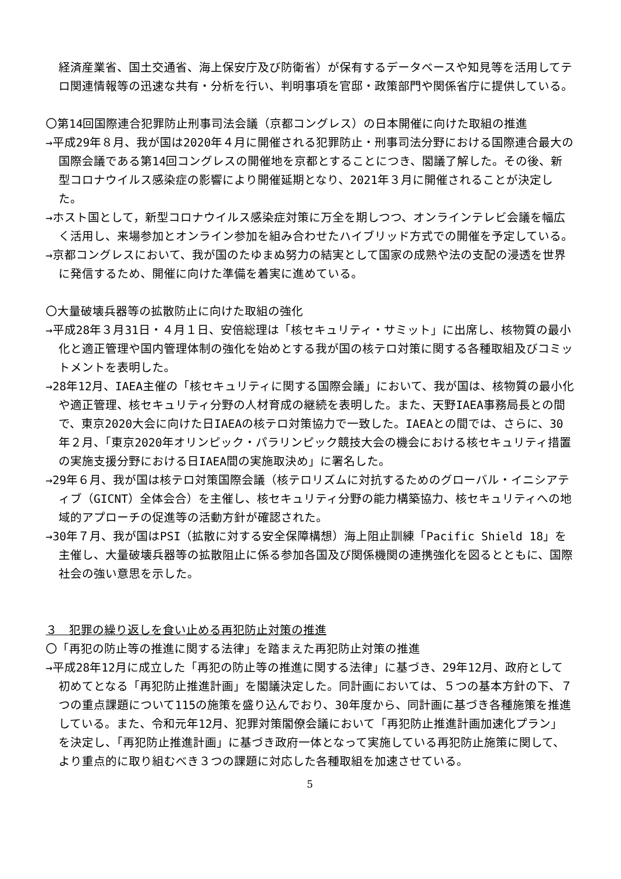経済産業省、国土交通省、海上保安庁及び防衛省）が保有するデータベースや知見等を活用してテロ関連情報等の迅速な共有・分析を行い、判明事項を官邸・政策部門や関係省庁に提供している。
〇第14回国際連合犯罪防止刑事司法会議（京都コングレス）の日本開催に向けた取組の推進
→平成29年８月、我が国は2020年４月に開催される犯罪防止・刑事司法分野における国際連合最大の国際会議である第14回コングレスの開催地を京都とすることにつき、閣議了解した。その後、新型コロナウイルス感染症の影響により開催延期となり、2021年３月に開催されることが決定した。
→ホスト国として，新型コロナウイルス感染症対策に万全を期しつつ、オンラインテレビ会議を幅広く活用し、来場参加とオンライン参加を組み合わせたハイブリッド方式での開催を予定している。
→京都コングレスにおいて、我が国のたゆまぬ努力の結実として国家の成熟や法の支配の浸透を世界に発信するため、開催に向けた準備を着実に進めている。
〇大量破壊兵器等の拡散防止に向けた取組の強化
→平成28年３月31日・４月１日、安倍総理は「核セキュリティ・サミット」に出席し、核物質の最小化と適正管理や国内管理体制の強化を始めとする我が国の核テロ対策に関する各種取組及びコミットメントを表明した。
→28年12月、IAEA主催の「核セキュリティに関する国際会議」において、我が国は、核物質の最小化や適正管理、核セキュリティ分野の人材育成の継続を表明した。また、天野IAEA事務局長との間で、東京2020大会に向けた日IAEAの核テロ対策協力で一致した。IAEAとの間では、さらに、30年２月、「東京2020年オリンピック・パラリンピック競技大会の機会における核セキュリティ措置の実施支援分野における日IAEA間の実施取決め」に署名した。
→29年６月、我が国は核テロ対策国際会議（核テロリズムに対抗するためのグローバル・イニシアティブ（GICNT）全体会合）を主催し、核セキュリティ分野の能力構築協力、核セキュリティへの地域的アプローチの促進等の活動方針が確認された。
→30年７月、我が国はPSI（拡散に対する安全保障構想）海上阻止訓練「Pacific Shield 18」を主催し、大量破壊兵器等の拡散阻止に係る参加各国及び関係機関の連携強化を図るとともに、国際社会の強い意思を示した。
３　犯罪の繰り返しを食い止める再犯防止対策の推進
〇「再犯の防止等の推進に関する法律」を踏まえた再犯防止対策の推進
→平成28年12月に成立した「再犯の防止等の推進に関する法律」に基づき、29年12月、政府として初めてとなる「再犯防止推進計画」を閣議決定した。同計画においては、５つの基本方針の下、７つの重点課題について115の施策を盛り込んでおり、30年度から、同計画に基づき各種施策を推進している。また、令和元年12月、犯罪対策閣僚会議において「再犯防止推進計画加速化プラン」を決定し、「再犯防止推進計画」に基づき政府一体となって実施している再犯防止施策に関して、より重点的に取り組むべき３つの課題に対応した各種取組を加速させている。
5